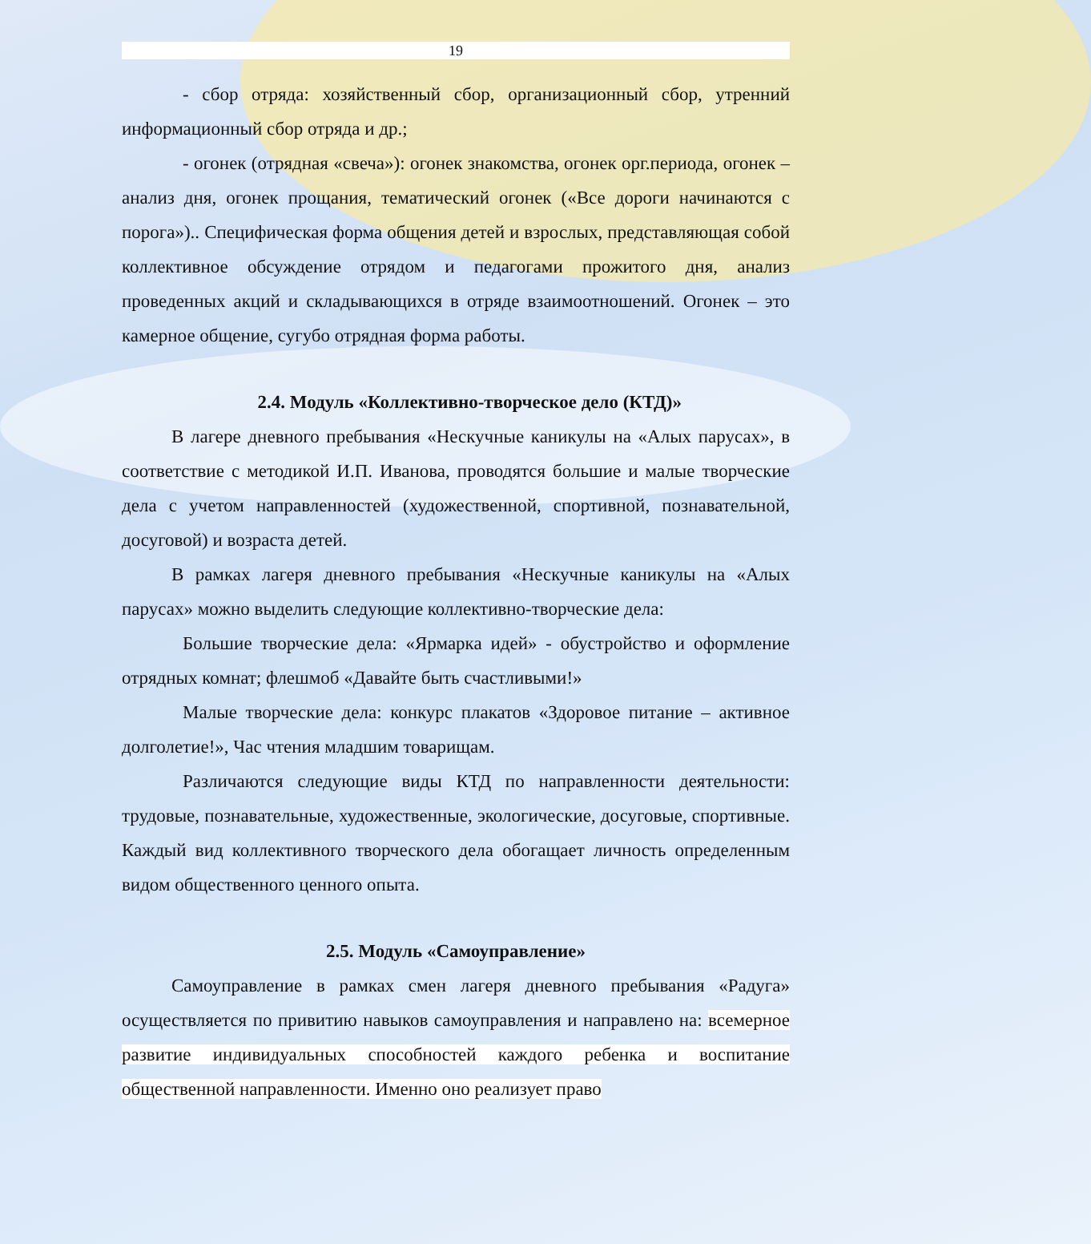19
- сбор отряда: хозяйственный сбор, организационный сбор, утренний информационный сбор отряда и др.;
- огонек (отрядная «свеча»): огонек знакомства, огонек орг.периода, огонек – анализ дня, огонек прощания, тематический огонек («Все дороги начинаются с порога»).. Специфическая форма общения детей и взрослых, представляющая собой коллективное обсуждение отрядом и педагогами прожитого дня, анализ проведенных акций и складывающихся в отряде взаимоотношений. Огонек – это камерное общение, сугубо отрядная форма работы.
2.4. Модуль «Коллективно-творческое дело (КТД)»
В лагере дневного пребывания «Нескучные каникулы на «Алых парусах», в соответствие с методикой И.П. Иванова, проводятся большие и малые творческие дела с учетом направленностей (художественной, спортивной, познавательной, досуговой) и возраста детей.
В рамках лагеря дневного пребывания «Нескучные каникулы на «Алых парусах» можно выделить следующие коллективно-творческие дела:
Большие творческие дела: «Ярмарка идей» - обустройство и оформление отрядных комнат; флешмоб «Давайте быть счастливыми!»
Малые творческие дела: конкурс плакатов «Здоровое питание – активное долголетие!», Час чтения младшим товарищам.
Различаются следующие виды КТД по направленности деятельности: трудовые, познавательные, художественные, экологические, досуговые, спортивные. Каждый вид коллективного творческого дела обогащает личность определенным видом общественного ценного опыта.
2.5. Модуль «Самоуправление»
Самоуправление в рамках смен лагеря дневного пребывания «Радуга» осуществляется по привитию навыков самоуправления и направлено на: всемерное развитие индивидуальных способностей каждого ребенка и воспитание общественной направленности. Именно оно реализует право